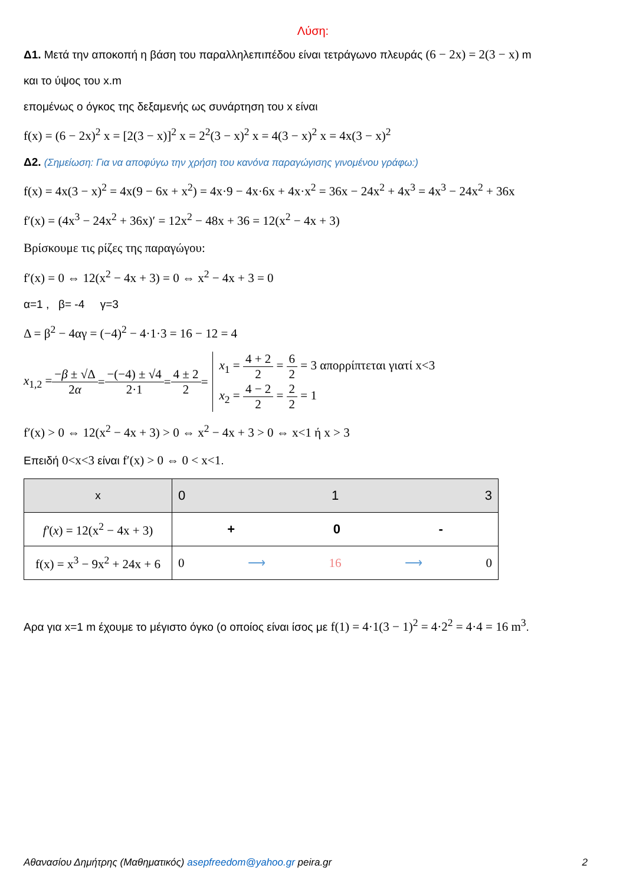Λύση:
Δ1. Μετά την αποκοπή η βάση του παραλληλεπιπέδου είναι τετράγωνο πλευράς (6 − 2x) = 2(3 − x) m
και το ύψος του x.m
επομένως ο όγκος της δεξαμενής ως συνάρτηση του x είναι
f(x) = (6 − 2x)<sup>2</sup> x = [2(3 − x)]<sup>2</sup> x = 2<sup>2</sup>(3 − x)<sup>2</sup> x = 4(3 − x)<sup>2</sup> x = 4x(3 − x)<sup>2</sup>
Δ2. (Σημείωση: Για να αποφύγω την χρήση του κανόνα παραγώγισης γινομένου γράφω:)
f(x) = 4x(3 − x)<sup>2</sup> = 4x(9 − 6x + x<sup>2</sup>) = 4x·9 − 4x·6x + 4x·x<sup>2</sup> = 36x − 24x<sup>2</sup> + 4x<sup>3</sup> = 4x<sup>3</sup> − 24x<sup>2</sup> + 36x
f′(x) = (4x<sup>3</sup> − 24x<sup>2</sup> + 36x)′ = 12x<sup>2</sup> − 48x + 36 = 12(x<sup>2</sup> − 4x + 3)
Βρίσκουμε τις ρίζες της παραγώγου:
f′(x) = 0 ⇔ 12(x<sup>2</sup> − 4x + 3) = 0 ⇔ x<sup>2</sup> − 4x + 3 = 0
α=1 , β= -4 γ=3
Δ = β<sup>2</sup> − 4αγ = (−4)<sup>2</sup> − 4·1·3 = 16 − 12 = 4
x<sub>1,2</sub> = −β ± √Δ 2α = −(−4) ± √4 2·1 = 4 ± 2 2 = x<sub>1</sub> = 4 + 2 2 = 6 2 = 3 απορρίπτεται γιατί x<3
x<sub>2</sub> = 4 − 2 2 = 2 2 = 1
f′(x) > 0 ⇔ 12(x<sup>2</sup> − 4x + 3) > 0 ⇔ x<sup>2</sup> − 4x + 3 > 0 ⇔ x<1 ή x > 3
Επειδή 0<x<3 είναι f′(x) > 0 ⇔ 0 < x<1.
| x | 0 1 3 |
| f′ ( x ) = 12(x<sup>2</sup> − 4x + 3) | + 0 - |
| f(x) = x<sup>3</sup> − 9x<sup>2</sup> + 24x + 6 | 0 ⟶ 16 ⟶ 0 |
Αρα για x=1 m έχουμε το μέγιστο όγκο (ο οποίος είναι ίσος με f(1) = 4·1(3 − 1)<sup>2</sup> = 4·2<sup>2</sup> = 4·4 = 16 m<sup>3</sup>.
Αθανασίου Δημήτρης (Μαθηματικός) asepfreedom@yahoo.gr peira.gr 2